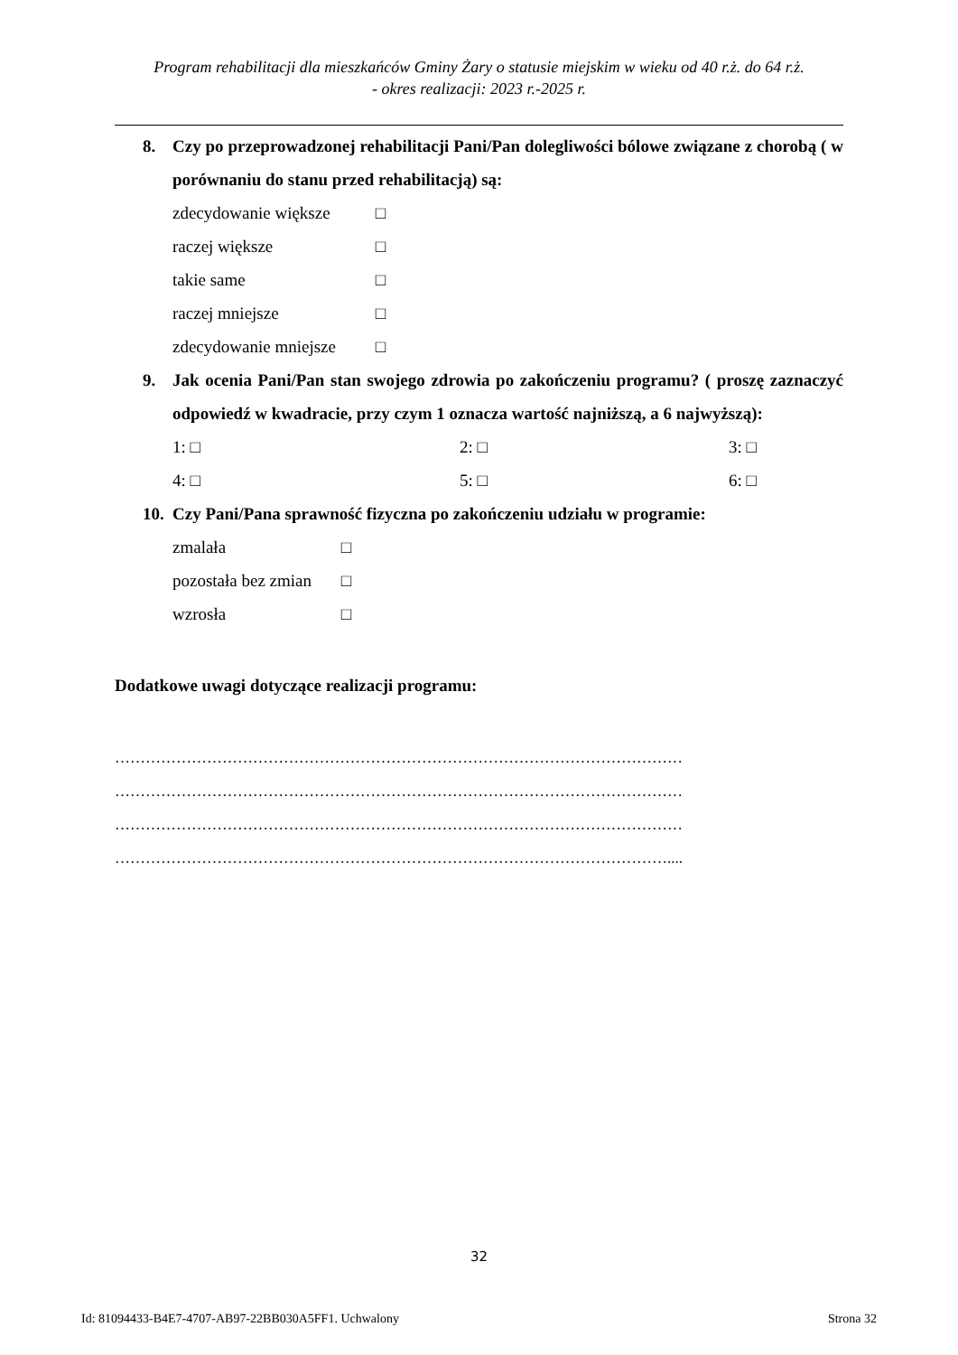Program rehabilitacji dla mieszkańców Gminy Żary o statusie miejskim w wieku od 40 r.ż. do 64 r.ż.
- okres realizacji: 2023 r.-2025 r.
8. Czy po przeprowadzonej rehabilitacji Pani/Pan dolegliwości bólowe związane z chorobą ( w porównaniu do stanu przed rehabilitacją) są:
zdecydowanie większe □
raczej większe □
takie same □
raczej mniejsze □
zdecydowanie mniejsze □
9. Jak ocenia Pani/Pan stan swojego zdrowia po zakończeniu programu? ( proszę zaznaczyć odpowiedź w kwadracie, przy czym 1 oznacza wartość najniższą, a 6 najwyższą):
1: □ 2: □ 3: □ 4: □ 5: □ 6: □
10. Czy Pani/Pana sprawność fizyczna po zakończeniu udziału w programie:
zmalała □
pozostała bez zmian □
wzrosła □
Dodatkowe uwagi dotyczące realizacji programu:
…………………………………………………………………………………………………
…………………………………………………………………………………………………
…………………………………………………………………………………………………
………………………………………………………………………………………………....
32
Id: 81094433-B4E7-4707-AB97-22BB030A5FF1. Uchwalony Strona 32